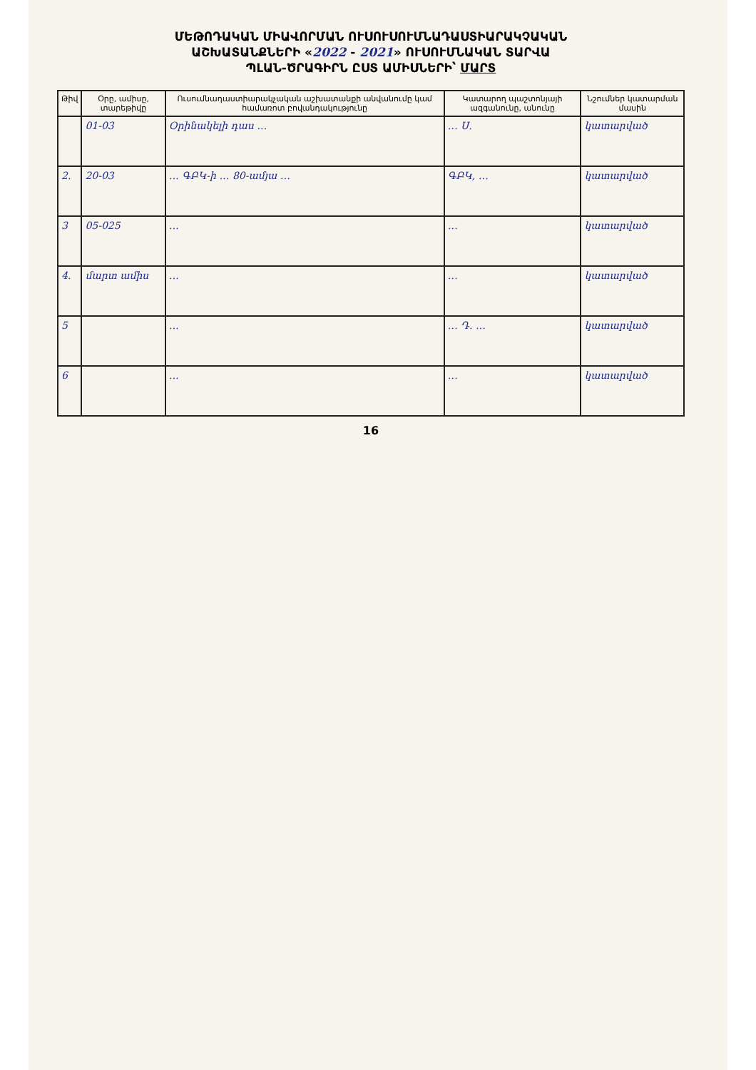ՄԵԹՈԴԱԿԱՆ ՄԻԱՎՈՐՄԱՆ ՈՒՍՈՒՍՈՒՄՆԱԴԱՍՏԻԱՐԱԿՉԱԿԱՆ
ԱՇԽԱՏԱՆՔՆԵՐԻ «2022 - 2021» ՈՒՍՈՒՄՆԱԿԱՆ ՏԱՐՎԱ
ՊԼԱՆ-ԾՐԱԳԻՐՆ ԸՍՏ ԱՄԻՍՆԵՐԻ՝ ՄԱՐՏ
| Թիվ | Օրը, ամիսը, տարեթիվը | Ուսումնադաստիարակչական աշխատանքի անվանումը կամ համառոտ բովանդակությունը | Կատարող պաշտոնյայի ազգանունը, անունը | Նշումներ կատարման մասին |
| --- | --- | --- | --- | --- |
| | 01-03 | Օրինակելի դաս ․․․ | ․․․ Ս. | կատարված |
| 2. | 20-03 | ․․․ ԳԲԿ-ի ․․․ 80-ամյա ․․․ | ԳԲԿ, ․․․ | կատարված |
| 3 | 05-025 | ․․․ | ․․․ | կատարված |
| 4. | մարտ ամիս | ․․․ | ․․․ | կատարված |
| 5 | | ․․․ | ․․․ Դ. ․․․ | կատարված |
| 6 | | ․․․ | ․․․ | կատարված |
16